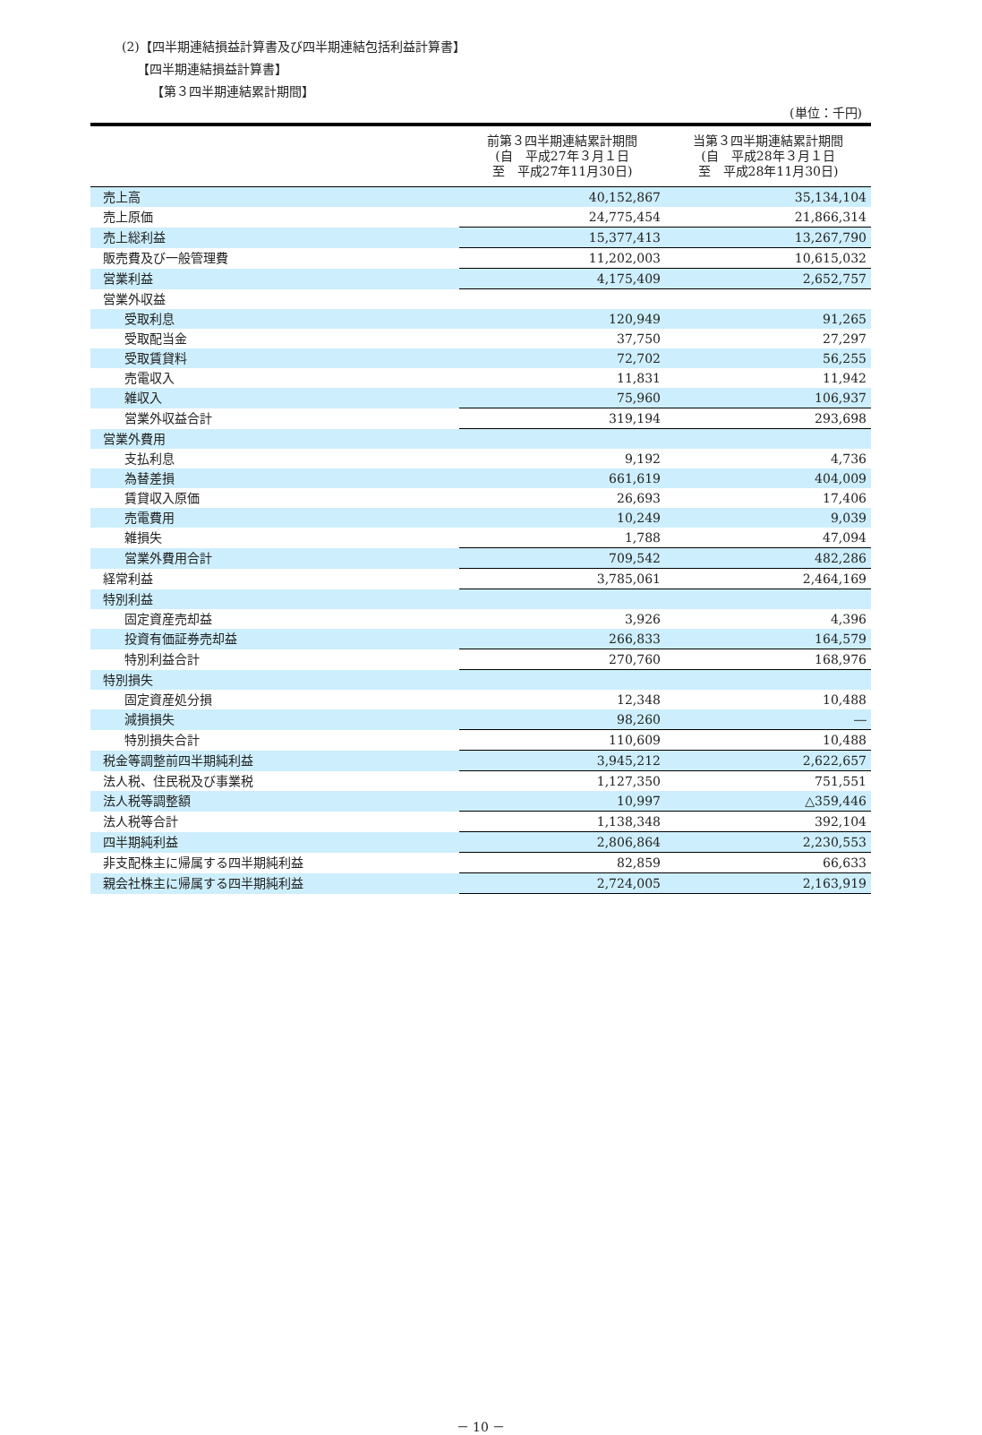(2)【四半期連結損益計算書及び四半期連結包括利益計算書】
【四半期連結損益計算書】
【第３四半期連結累計期間】
(単位：千円)
| | 前第３四半期連結累計期間 (自 平成27年３月１日 至 平成27年11月30日) | 当第３四半期連結累計期間 (自 平成28年３月１日 至 平成28年11月30日) |
| --- | --- | --- |
| 売上高 | 40,152,867 | 35,134,104 |
| 売上原価 | 24,775,454 | 21,866,314 |
| 売上総利益 | 15,377,413 | 13,267,790 |
| 販売費及び一般管理費 | 11,202,003 | 10,615,032 |
| 営業利益 | 4,175,409 | 2,652,757 |
| 営業外収益 | | |
| 受取利息 | 120,949 | 91,265 |
| 受取配当金 | 37,750 | 27,297 |
| 受取賃貸料 | 72,702 | 56,255 |
| 売電収入 | 11,831 | 11,942 |
| 雑収入 | 75,960 | 106,937 |
| 営業外収益合計 | 319,194 | 293,698 |
| 営業外費用 | | |
| 支払利息 | 9,192 | 4,736 |
| 為替差損 | 661,619 | 404,009 |
| 賃貸収入原価 | 26,693 | 17,406 |
| 売電費用 | 10,249 | 9,039 |
| 雑損失 | 1,788 | 47,094 |
| 営業外費用合計 | 709,542 | 482,286 |
| 経常利益 | 3,785,061 | 2,464,169 |
| 特別利益 | | |
| 固定資産売却益 | 3,926 | 4,396 |
| 投資有価証券売却益 | 266,833 | 164,579 |
| 特別利益合計 | 270,760 | 168,976 |
| 特別損失 | | |
| 固定資産処分損 | 12,348 | 10,488 |
| 減損損失 | 98,260 | ― |
| 特別損失合計 | 110,609 | 10,488 |
| 税金等調整前四半期純利益 | 3,945,212 | 2,622,657 |
| 法人税、住民税及び事業税 | 1,127,350 | 751,551 |
| 法人税等調整額 | 10,997 | △359,446 |
| 法人税等合計 | 1,138,348 | 392,104 |
| 四半期純利益 | 2,806,864 | 2,230,553 |
| 非支配株主に帰属する四半期純利益 | 82,859 | 66,633 |
| 親会社株主に帰属する四半期純利益 | 2,724,005 | 2,163,919 |
－ 10 －